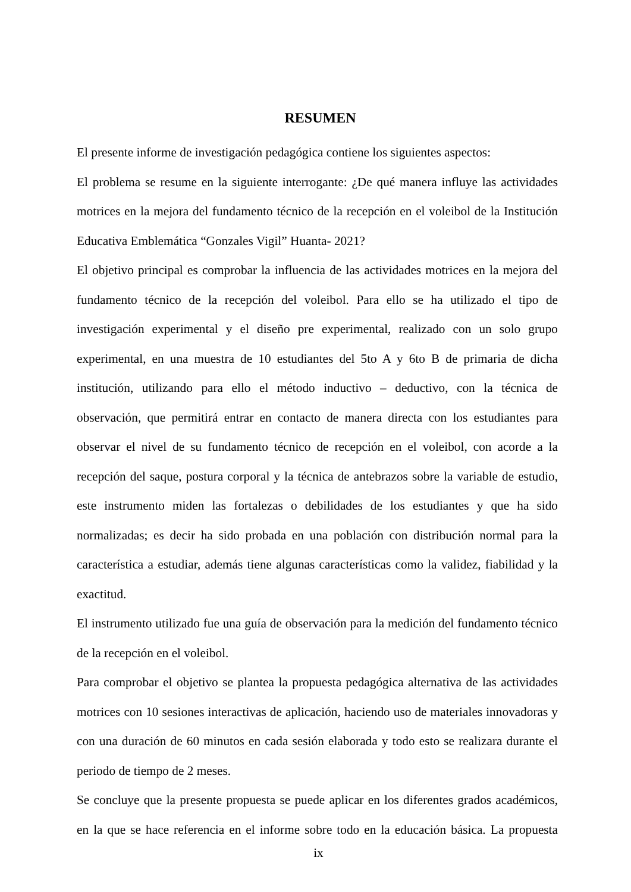RESUMEN
El presente informe de investigación pedagógica contiene los siguientes aspectos:
El problema se resume en la siguiente interrogante: ¿De qué manera influye las actividades motrices en la mejora del fundamento técnico de la recepción en el voleibol de la Institución Educativa Emblemática “Gonzales Vigil” Huanta- 2021?
El objetivo principal es comprobar la influencia de las actividades motrices en la mejora del fundamento técnico de la recepción del voleibol. Para ello se ha utilizado el tipo de investigación experimental y el diseño pre experimental, realizado con un solo grupo experimental, en una muestra de 10 estudiantes del 5to A y 6to B de primaria de dicha institución, utilizando para ello el método inductivo – deductivo, con la técnica de observación, que permitirá entrar en contacto de manera directa con los estudiantes para observar el nivel de su fundamento técnico de recepción en el voleibol, con acorde a la recepción del saque, postura corporal y la técnica de antebrazos sobre la variable de estudio, este instrumento miden las fortalezas o debilidades de los estudiantes y que ha sido normalizadas; es decir ha sido probada en una población con distribución normal para la característica a estudiar, además tiene algunas características como la validez, fiabilidad y la exactitud.
El instrumento utilizado fue una guía de observación para la medición del fundamento técnico de la recepción en el voleibol.
Para comprobar el objetivo se plantea la propuesta pedagógica alternativa de las actividades motrices con 10 sesiones interactivas de aplicación, haciendo uso de materiales innovadoras y con una duración de 60 minutos en cada sesión elaborada y todo esto se realizara durante el periodo de tiempo de 2 meses.
Se concluye que la presente propuesta se puede aplicar en los diferentes grados académicos, en la que se hace referencia en el informe sobre todo en la educación básica. La propuesta
ix